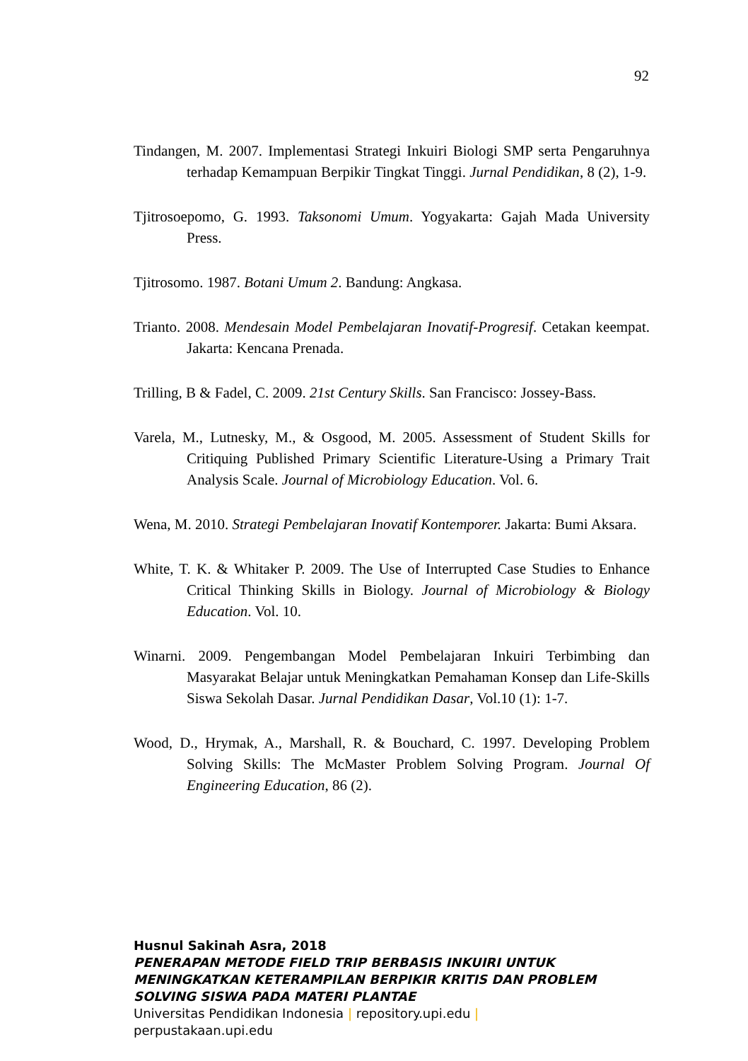92
Tindangen, M. 2007. Implementasi Strategi Inkuiri Biologi SMP serta Pengaruhnya terhadap Kemampuan Berpikir Tingkat Tinggi. Jurnal Pendidikan, 8 (2), 1-9.
Tjitrosoepomo, G. 1993. Taksonomi Umum. Yogyakarta: Gajah Mada University Press.
Tjitrosomo. 1987. Botani Umum 2. Bandung: Angkasa.
Trianto. 2008. Mendesain Model Pembelajaran Inovatif-Progresif. Cetakan keempat. Jakarta: Kencana Prenada.
Trilling, B & Fadel, C. 2009. 21st Century Skills. San Francisco: Jossey-Bass.
Varela, M., Lutnesky, M., & Osgood, M. 2005. Assessment of Student Skills for Critiquing Published Primary Scientific Literature-Using a Primary Trait Analysis Scale. Journal of Microbiology Education. Vol. 6.
Wena, M. 2010. Strategi Pembelajaran Inovatif Kontemporer. Jakarta: Bumi Aksara.
White, T. K. & Whitaker P. 2009. The Use of Interrupted Case Studies to Enhance Critical Thinking Skills in Biology. Journal of Microbiology & Biology Education. Vol. 10.
Winarni. 2009. Pengembangan Model Pembelajaran Inkuiri Terbimbing dan Masyarakat Belajar untuk Meningkatkan Pemahaman Konsep dan Life-Skills Siswa Sekolah Dasar. Jurnal Pendidikan Dasar, Vol.10 (1): 1-7.
Wood, D., Hrymak, A., Marshall, R. & Bouchard, C. 1997. Developing Problem Solving Skills: The McMaster Problem Solving Program. Journal Of Engineering Education, 86 (2).
Husnul Sakinah Asra, 2018
PENERAPAN METODE FIELD TRIP BERBASIS INKUIRI UNTUK
MENINGKATKAN KETERAMPILAN BERPIKIR KRITIS DAN PROBLEM
SOLVING SISWA PADA MATERI PLANTAE
Universitas Pendidikan Indonesia | repository.upi.edu |
perpustakaan.upi.edu